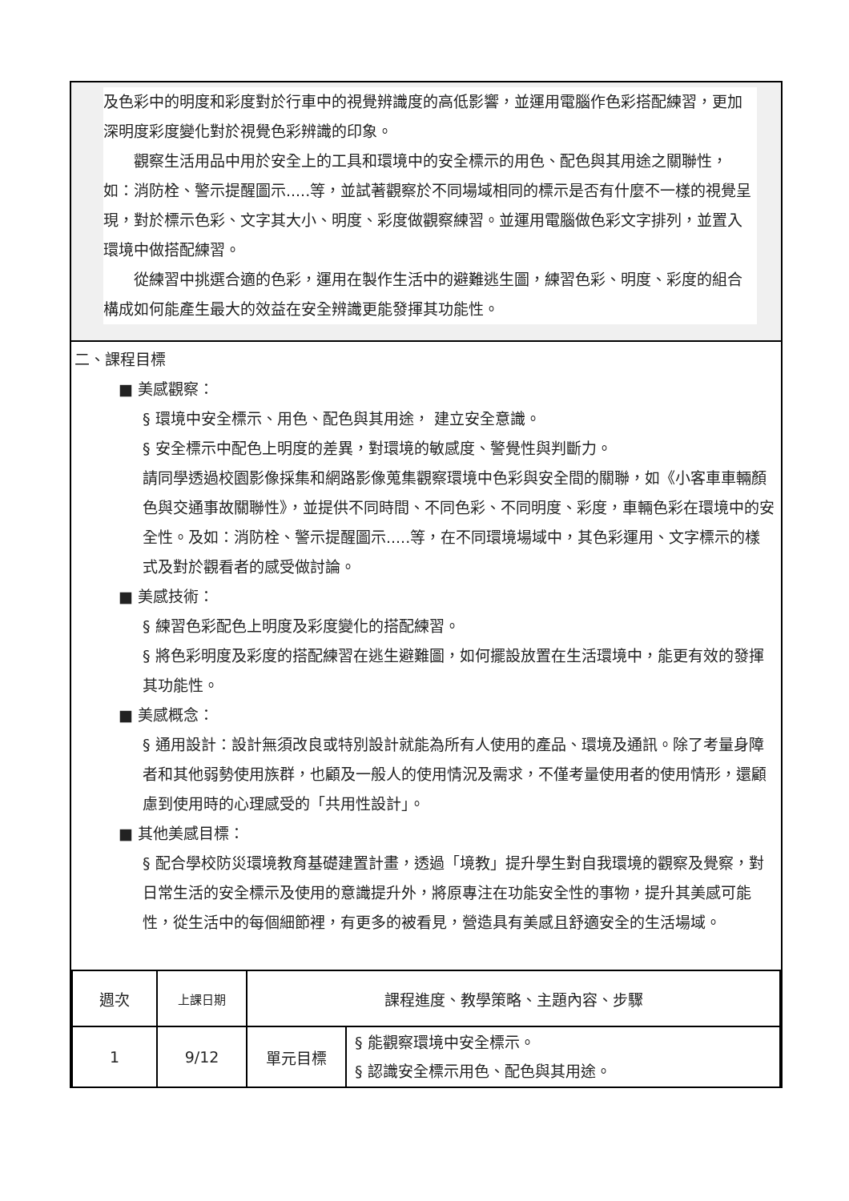及色彩中的明度和彩度對於行車中的視覺辨識度的高低影響，並運用電腦作色彩搭配練習，更加深明度彩度變化對於視覺色彩辨識的印象。
　　觀察生活用品中用於安全上的工具和環境中的安全標示的用色、配色與其用途之關聯性，如：消防栓、警示提醒圖示.....等，並試著觀察於不同場域相同的標示是否有什麼不一樣的視覺呈現，對於標示色彩、文字其大小、明度、彩度做觀察練習。並運用電腦做色彩文字排列，並置入環境中做搭配練習。
　　從練習中挑選合適的色彩，運用在製作生活中的避難逃生圖，練習色彩、明度、彩度的組合構成如何能產生最大的效益在安全辨識更能發揮其功能性。
二、課程目標
■ 美感觀察：
§ 環境中安全標示、用色、配色與其用途， 建立安全意識。
§ 安全標示中配色上明度的差異，對環境的敏感度、警覺性與判斷力。
請同學透過校園影像採集和網路影像蒐集觀察環境中色彩與安全間的關聯，如《小客車車輛顏色與交通事故關聯性》，並提供不同時間、不同色彩、不同明度、彩度，車輛色彩在環境中的安全性。及如：消防栓、警示提醒圖示.....等，在不同環境場域中，其色彩運用、文字標示的樣式及對於觀看者的感受做討論。
■ 美感技術：
§ 練習色彩配色上明度及彩度變化的搭配練習。
§ 將色彩明度及彩度的搭配練習在逃生避難圖，如何擺設放置在生活環境中，能更有效的發揮其功能性。
■ 美感概念：
§ 通用設計：設計無須改良或特別設計就能為所有人使用的產品、環境及通訊。除了考量身障者和其他弱勢使用族群，也顧及一般人的使用情況及需求，不僅考量使用者的使用情形，還顧慮到使用時的心理感受的「共用性設計」。
■ 其他美感目標：
§ 配合學校防災環境教育基礎建置計畫，透過「境教」提升學生對自我環境的觀察及覺察，對日常生活的安全標示及使用的意識提升外，將原專注在功能安全性的事物，提升其美感可能性，從生活中的每個細節裡，有更多的被看見，營造具有美感且舒適安全的生活場域。
| 週次 | 上課日期 | 課程進度、教學策略、主題內容、步驟 | |
| 1 | 9/12 | 單元目標 | § 能觀察環境中安全標示。 § 認識安全標示用色、配色與其用途。 |